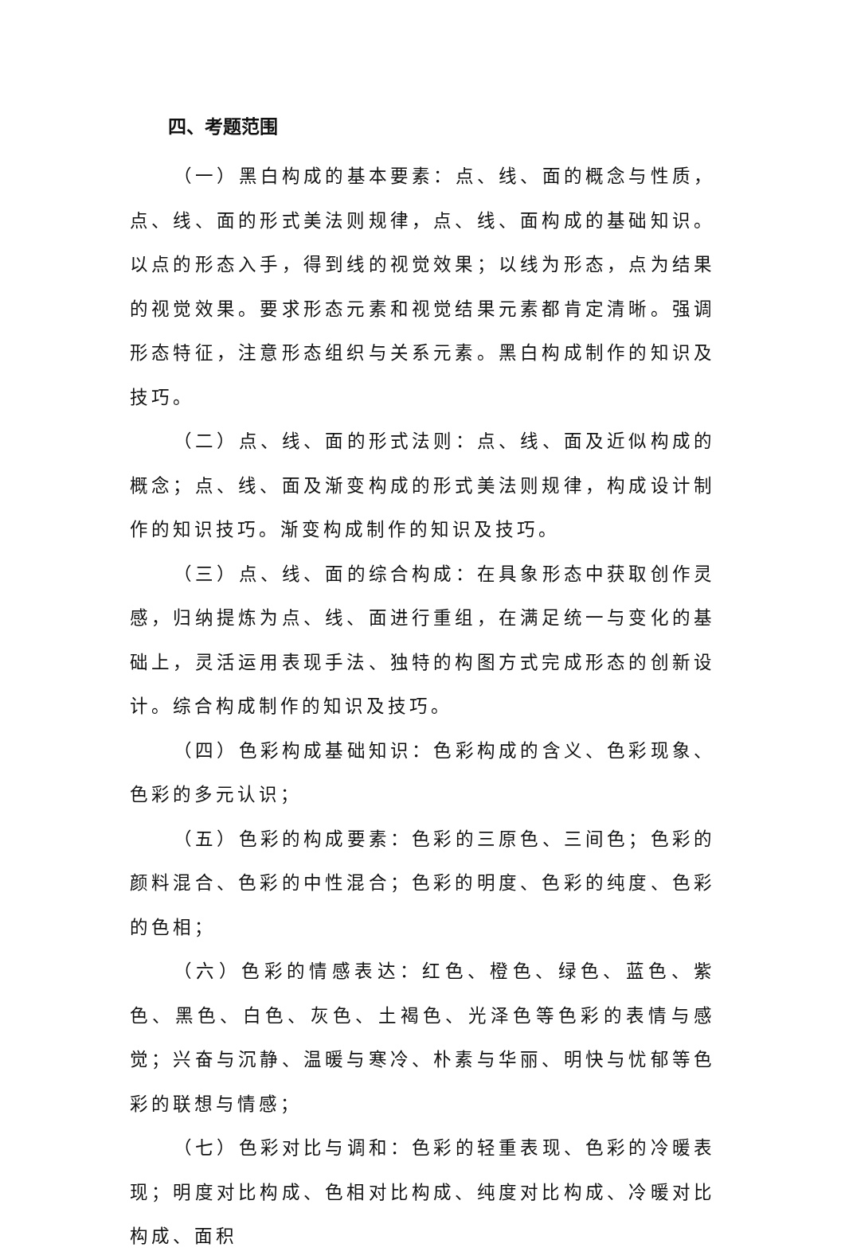四、考题范围
（一）黑白构成的基本要素：点、线、面的概念与性质，点、线、面的形式美法则规律，点、线、面构成的基础知识。以点的形态入手，得到线的视觉效果；以线为形态，点为结果的视觉效果。要求形态元素和视觉结果元素都肯定清晰。强调形态特征，注意形态组织与关系元素。黑白构成制作的知识及技巧。
（二）点、线、面的形式法则：点、线、面及近似构成的概念；点、线、面及渐变构成的形式美法则规律，构成设计制作的知识技巧。渐变构成制作的知识及技巧。
（三）点、线、面的综合构成：在具象形态中获取创作灵感，归纳提炼为点、线、面进行重组，在满足统一与变化的基础上，灵活运用表现手法、独特的构图方式完成形态的创新设计。综合构成制作的知识及技巧。
（四）色彩构成基础知识：色彩构成的含义、色彩现象、色彩的多元认识；
（五）色彩的构成要素：色彩的三原色、三间色；色彩的颜料混合、色彩的中性混合；色彩的明度、色彩的纯度、色彩的色相；
（六）色彩的情感表达：红色、橙色、绿色、蓝色、紫色、黑色、白色、灰色、土褐色、光泽色等色彩的表情与感觉；兴奋与沉静、温暖与寒冷、朴素与华丽、明快与忧郁等色彩的联想与情感；
（七）色彩对比与调和：色彩的轻重表现、色彩的冷暖表现；明度对比构成、色相对比构成、纯度对比构成、冷暖对比构成、面积